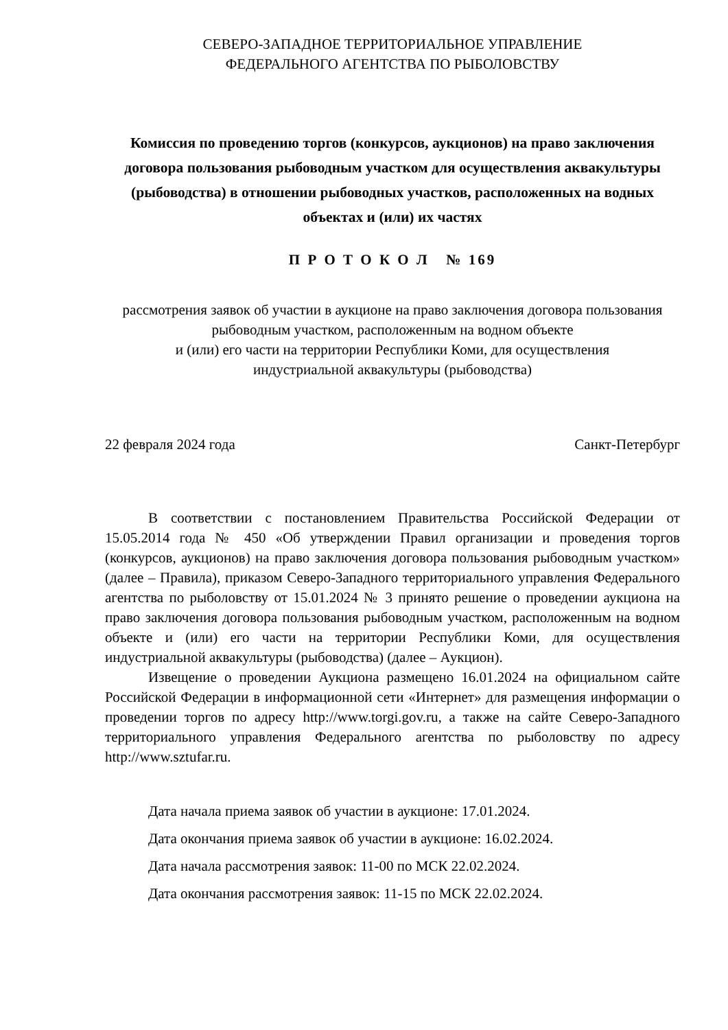СЕВЕРО-ЗАПАДНОЕ ТЕРРИТОРИАЛЬНОЕ УПРАВЛЕНИЕ
ФЕДЕРАЛЬНОГО АГЕНТСТВА ПО РЫБОЛОВСТВУ
Комиссия по проведению торгов (конкурсов, аукционов) на право заключения договора пользования рыбоводным участком для осуществления аквакультуры (рыбоводства) в отношении рыбоводных участков, расположенных на водных объектах и (или) их частях
П Р О Т О К О Л № 169
рассмотрения заявок об участии в аукционе на право заключения договора пользования рыбоводным участком, расположенным на водном объекте
и (или) его части на территории Республики Коми, для осуществления
индустриальной аквакультуры (рыбоводства)
22 февраля 2024 года Санкт-Петербург
В соответствии с постановлением Правительства Российской Федерации от 15.05.2014 года № 450 «Об утверждении Правил организации и проведения торгов (конкурсов, аукционов) на право заключения договора пользования рыбоводным участком» (далее – Правила), приказом Северо-Западного территориального управления Федерального агентства по рыболовству от 15.01.2024 № 3 принято решение о проведении аукциона на право заключения договора пользования рыбоводным участком, расположенным на водном объекте и (или) его части на территории Республики Коми, для осуществления индустриальной аквакультуры (рыбоводства) (далее – Аукцион).
Извещение о проведении Аукциона размещено 16.01.2024 на официальном сайте Российской Федерации в информационной сети «Интернет» для размещения информации о проведении торгов по адресу http://www.torgi.gov.ru, а также на сайте Северо-Западного территориального управления Федерального агентства по рыболовству по адресу http://www.sztufar.ru.
Дата начала приема заявок об участии в аукционе: 17.01.2024.
Дата окончания приема заявок об участии в аукционе: 16.02.2024.
Дата начала рассмотрения заявок: 11-00 по МСК 22.02.2024.
Дата окончания рассмотрения заявок: 11-15 по МСК 22.02.2024.